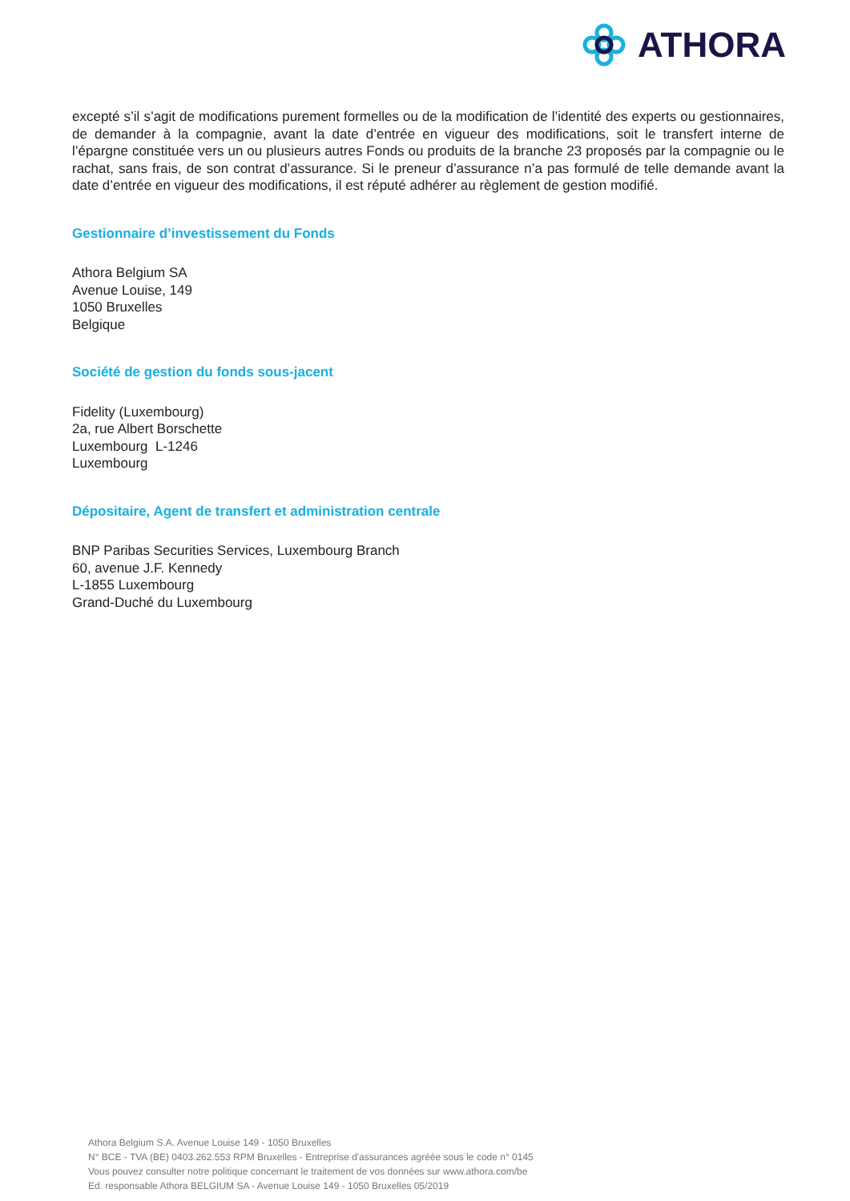ATHORA
excepté s’il s’agit de modifications purement formelles ou de la modification de l’identité des experts ou gestionnaires, de demander à la compagnie, avant la date d’entrée en vigueur des modifications, soit le transfert interne de l’épargne constituée vers un ou plusieurs autres Fonds ou produits de la branche 23 proposés par la compagnie ou le rachat, sans frais, de son contrat d’assurance. Si le preneur d’assurance n’a pas formulé de telle demande avant la date d’entrée en vigueur des modifications, il est réputé adhérer au règlement de gestion modifié.
Gestionnaire d’investissement du Fonds
Athora Belgium SA
Avenue Louise, 149
1050 Bruxelles
Belgique
Société de gestion du fonds sous-jacent
Fidelity (Luxembourg)
2a, rue Albert Borschette
Luxembourg L-1246
Luxembourg
Dépositaire, Agent de transfert et administration centrale
BNP Paribas Securities Services, Luxembourg Branch
60, avenue J.F. Kennedy
L-1855 Luxembourg
Grand-Duché du Luxembourg
Athora Belgium S.A. Avenue Louise 149 - 1050 Bruxelles
N° BCE - TVA (BE) 0403.262.553 RPM Bruxelles - Entreprise d'assurances agréée sous le code n° 0145
Vous pouvez consulter notre politique concernant le traitement de vos données sur www.athora.com/be
Ed. responsable Athora BELGIUM SA - Avenue Louise 149 - 1050 Bruxelles 05/2019